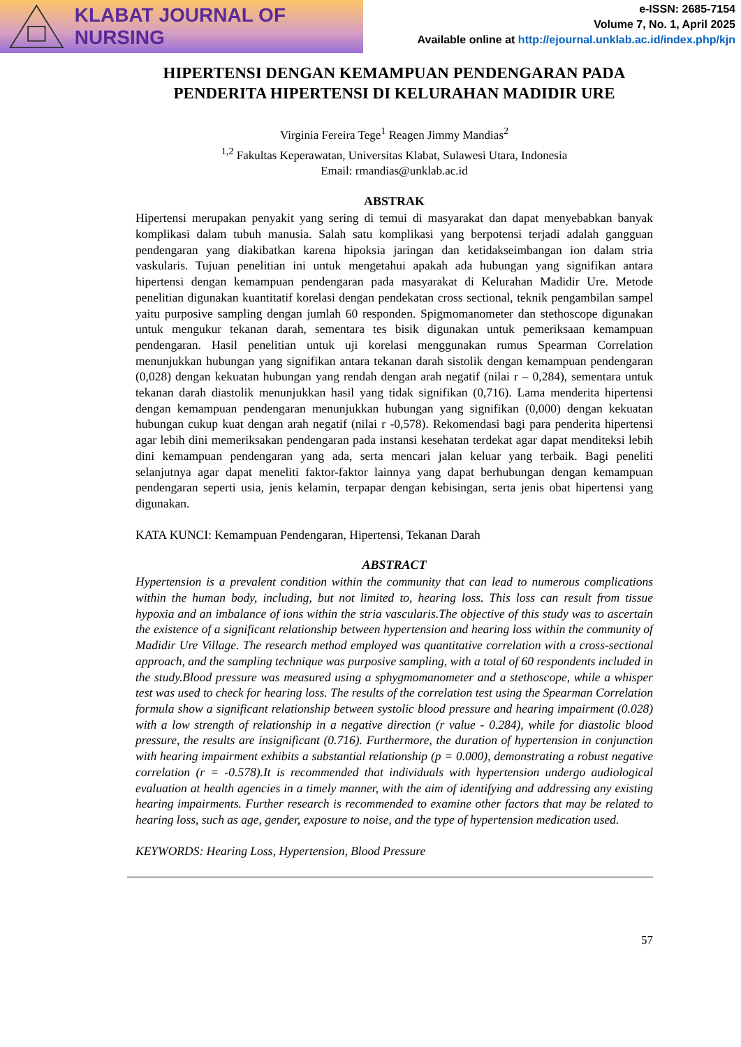KLABAT JOURNAL OF NURSING
e-ISSN: 2685-7154
Volume 7, No. 1, April 2025
Available online at http://ejournal.unklab.ac.id/index.php/kjn
HIPERTENSI DENGAN KEMAMPUAN PENDENGARAN PADA PENDERITA HIPERTENSI DI KELURAHAN MADIDIR URE
Virginia Fereira Tege<sup>1</sup> Reagen Jimmy Mandias<sup>2</sup>
<sup>1,2</sup> Fakultas Keperawatan, Universitas Klabat, Sulawesi Utara, Indonesia
Email: rmandias@unklab.ac.id
ABSTRAK
Hipertensi merupakan penyakit yang sering di temui di masyarakat dan dapat menyebabkan banyak komplikasi dalam tubuh manusia. Salah satu komplikasi yang berpotensi terjadi adalah gangguan pendengaran yang diakibatkan karena hipoksia jaringan dan ketidakseimbangan ion dalam stria vaskularis. Tujuan penelitian ini untuk mengetahui apakah ada hubungan yang signifikan antara hipertensi dengan kemampuan pendengaran pada masyarakat di Kelurahan Madidir Ure. Metode penelitian digunakan kuantitatif korelasi dengan pendekatan cross sectional, teknik pengambilan sampel yaitu purposive sampling dengan jumlah 60 responden. Spigmomanometer dan stethoscope digunakan untuk mengukur tekanan darah, sementara tes bisik digunakan untuk pemeriksaan kemampuan pendengaran. Hasil penelitian untuk uji korelasi menggunakan rumus Spearman Correlation menunjukkan hubungan yang signifikan antara tekanan darah sistolik dengan kemampuan pendengaran (0,028) dengan kekuatan hubungan yang rendah dengan arah negatif (nilai r – 0,284), sementara untuk tekanan darah diastolik menunjukkan hasil yang tidak signifikan (0,716). Lama menderita hipertensi dengan kemampuan pendengaran menunjukkan hubungan yang signifikan (0,000) dengan kekuatan hubungan cukup kuat dengan arah negatif (nilai r -0,578). Rekomendasi bagi para penderita hipertensi agar lebih dini memeriksakan pendengaran pada instansi kesehatan terdekat agar dapat menditeksi lebih dini kemampuan pendengaran yang ada, serta mencari jalan keluar yang terbaik. Bagi peneliti selanjutnya agar dapat meneliti faktor-faktor lainnya yang dapat berhubungan dengan kemampuan pendengaran seperti usia, jenis kelamin, terpapar dengan kebisingan, serta jenis obat hipertensi yang digunakan.
KATA KUNCI: Kemampuan Pendengaran, Hipertensi, Tekanan Darah
ABSTRACT
Hypertension is a prevalent condition within the community that can lead to numerous complications within the human body, including, but not limited to, hearing loss. This loss can result from tissue hypoxia and an imbalance of ions within the stria vascularis.The objective of this study was to ascertain the existence of a significant relationship between hypertension and hearing loss within the community of Madidir Ure Village. The research method employed was quantitative correlation with a cross-sectional approach, and the sampling technique was purposive sampling, with a total of 60 respondents included in the study.Blood pressure was measured using a sphygmomanometer and a stethoscope, while a whisper test was used to check for hearing loss. The results of the correlation test using the Spearman Correlation formula show a significant relationship between systolic blood pressure and hearing impairment (0.028) with a low strength of relationship in a negative direction (r value - 0.284), while for diastolic blood pressure, the results are insignificant (0.716). Furthermore, the duration of hypertension in conjunction with hearing impairment exhibits a substantial relationship (p = 0.000), demonstrating a robust negative correlation (r = -0.578).It is recommended that individuals with hypertension undergo audiological evaluation at health agencies in a timely manner, with the aim of identifying and addressing any existing hearing impairments. Further research is recommended to examine other factors that may be related to hearing loss, such as age, gender, exposure to noise, and the type of hypertension medication used.
KEYWORDS: Hearing Loss, Hypertension, Blood Pressure
57